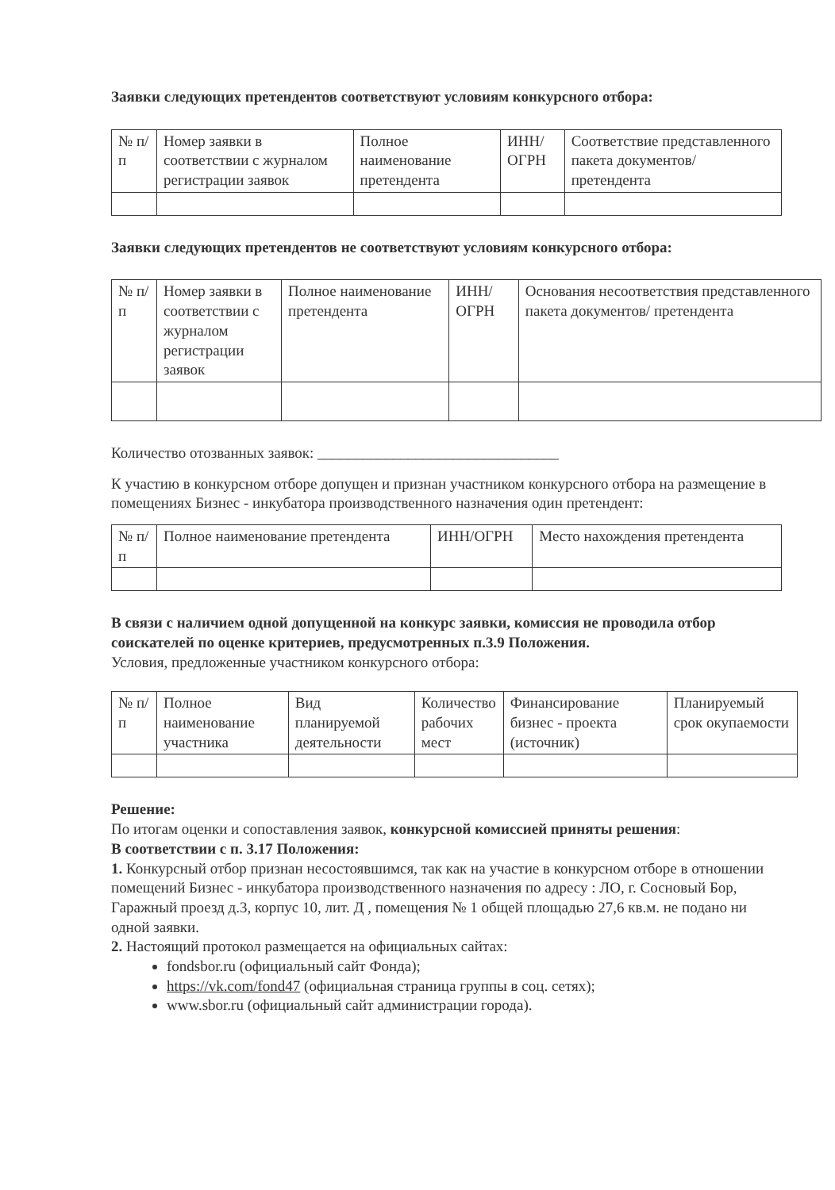Заявки следующих претендентов соответствуют условиям конкурсного отбора:
| № п/п | Номер заявки в соответствии с журналом регистрации заявок | Полное наименование претендента | ИНН/ОГРН | Соответствие представленного пакета документов/ претендента |
| --- | --- | --- | --- | --- |
Заявки следующих претендентов не соответствуют условиям конкурсного отбора:
| № п/п | Номер заявки в соответствии с журналом регистрации заявок | Полное наименование претендента | ИНН/ОГРН | Основания несоответствия представленного пакета документов/ претендента |
| --- | --- | --- | --- | --- |
Количество отозванных заявок: ________________________________
К участию в конкурсном отборе допущен и признан участником конкурсного отбора на размещение в помещениях Бизнес - инкубатора производственного назначения один претендент:
| № п/п | Полное наименование претендента | ИНН/ОГРН | Место нахождения претендента |
| --- | --- | --- | --- |
В связи с наличием одной допущенной на конкурс заявки, комиссия не проводила отбор соискателей по оценке критериев, предусмотренных п.3.9 Положения.
Условия, предложенные участником конкурсного отбора:
| № п/п | Полное наименование участника | Вид планируемой деятельности | Количество рабочих мест | Финансирование бизнес - проекта (источник) | Планируемый срок окупаемости |
| --- | --- | --- | --- | --- | --- |
Решение:
По итогам оценки и сопоставления заявок, конкурсной комиссией приняты решения:
В соответствии с п. 3.17 Положения:
1. Конкурсный отбор признан несостоявшимся, так как на участие в конкурсном отборе в отношении помещений Бизнес - инкубатора производственного назначения по адресу : ЛО, г. Сосновый Бор, Гаражный проезд д.3, корпус 10, лит. Д , помещения № 1 общей площадью 27,6 кв.м. не подано ни одной заявки.
2. Настоящий протокол размещается на официальных сайтах:
fondsbor.ru (официальный сайт Фонда);
https://vk.com/fond47 (официальная страница группы в соц. сетях);
www.sbor.ru (официальный сайт администрации города).